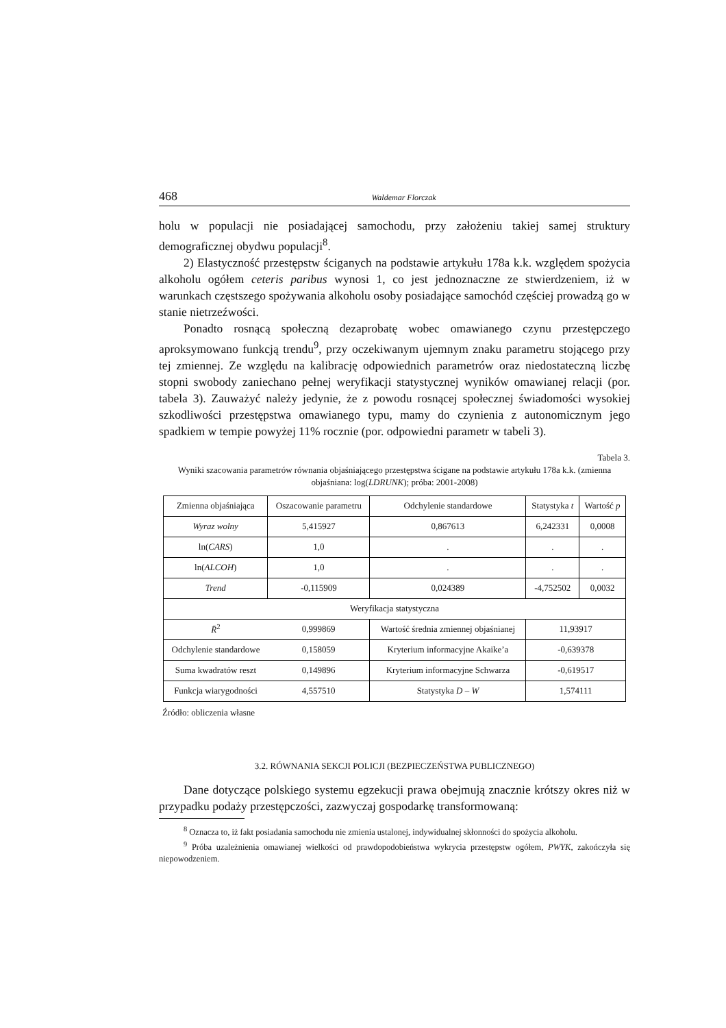468 Waldemar Florczak
holu w populacji nie posiadającej samochodu, przy założeniu takiej samej struktury demograficznej obydwu populacji<sup>8</sup>.
2) Elastyczność przestępstw ściganych na podstawie artykułu 178a k.k. względem spożycia alkoholu ogółem ceteris paribus wynosi 1, co jest jednoznaczne ze stwierdzeniem, iż w warunkach częstszego spożywania alkoholu osoby posiadające samochód częściej prowadzą go w stanie nietrzeźwości.
Ponadto rosnącą społeczną dezaprobatę wobec omawianego czynu przestępczego aproksymowano funkcją trendu<sup>9</sup>, przy oczekiwanym ujemnym znaku parametru stojącego przy tej zmiennej. Ze względu na kalibrację odpowiednich parametrów oraz niedostateczną liczbę stopni swobody zaniechano pełnej weryfikacji statystycznej wyników omawianej relacji (por. tabela 3). Zauważyć należy jedynie, że z powodu rosnącej społecznej świadomości wysokiej szkodliwości przestępstwa omawianego typu, mamy do czynienia z autonomicznym jego spadkiem w tempie powyżej 11% rocznie (por. odpowiedni parametr w tabeli 3).
Tabela 3.
Wyniki szacowania parametrów równania objaśniającego przestępstwa ścigane na podstawie artykułu 178a k.k. (zmienna objaśniana: log(LDRUNK); próba: 2001-2008)
| Zmienna objaśniająca | Oszacowanie parametru | | Odchylenie standardowe | Statystyka t | Wartość p |
| Wyraz wolny | 5,415927 | | 0,867613 | 6,242331 | 0,0008 |
| ln( CARS ) | 1,0 | | . | . | . |
| ln( ALCOH ) | 1,0 | | . | . | . |
| Trend | -0,115909 | | 0,024389 | -4,752502 | 0,0032 |
| Weryfikacja statystyczna | | | | | |
| R̄<sup>2</sup> | | 0,999869 | Wartość średnia zmiennej objaśnianej | 11,93917 | |
| Odchylenie standardowe | | 0,158059 | Kryterium informacyjne Akaike’a | -0,639378 | |
| Suma kwadratów reszt | | 0,149896 | Kryterium informacyjne Schwarza | -0,619517 | |
| Funkcja wiarygodności | | 4,557510 | Statystyka D – W | 1,574111 | |
Źródło: obliczenia własne
3.2. RÓWNANIA SEKCJI POLICJI (BEZPIECZEŃSTWA PUBLICZNEGO)
Dane dotyczące polskiego systemu egzekucji prawa obejmują znacznie krótszy okres niż w przypadku podaży przestępczości, zazwyczaj gospodarkę transformowaną:
<sup>8</sup> Oznacza to, iż fakt posiadania samochodu nie zmienia ustalonej, indywidualnej skłonności do spożycia alkoholu.
<sup>9</sup> Próba uzależnienia omawianej wielkości od prawdopodobieństwa wykrycia przestępstw ogółem, PWYK, zakończyła się niepowodzeniem.